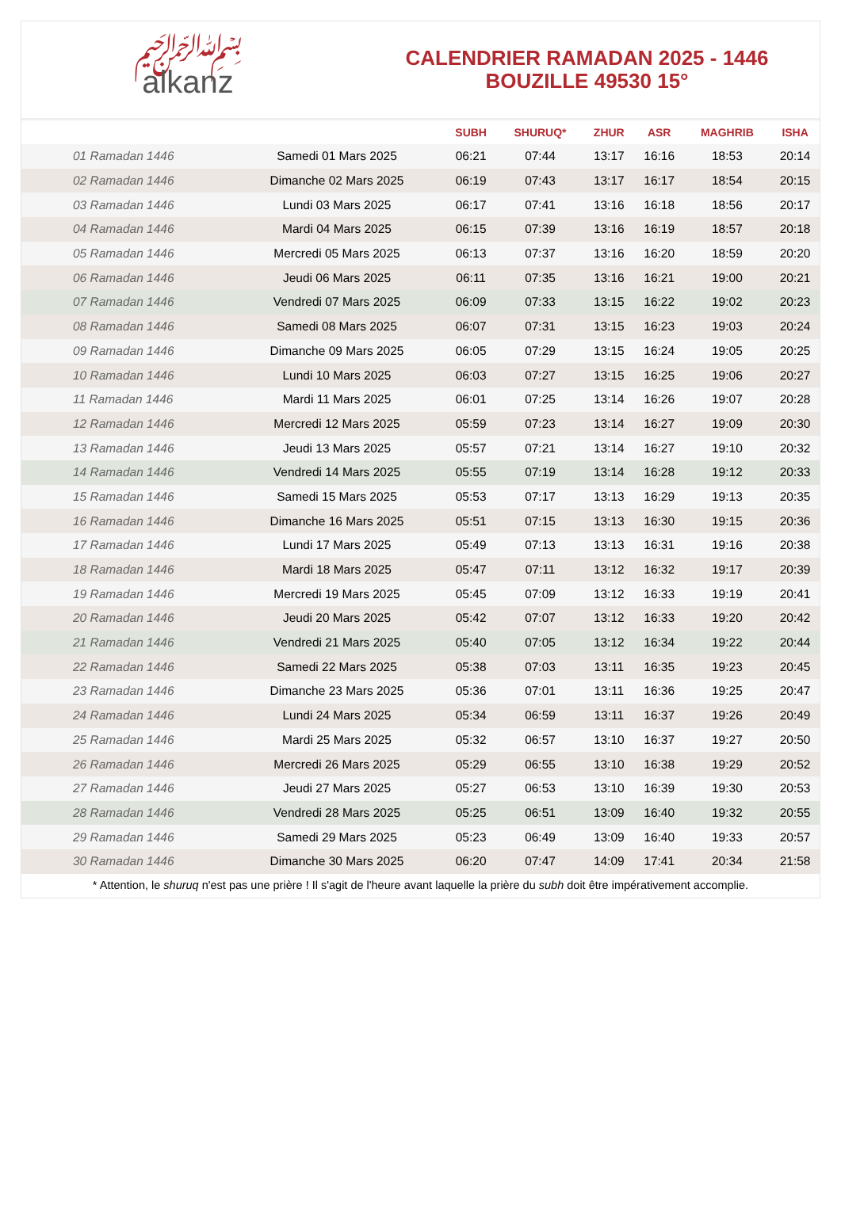﷽
alkanz
CALENDRIER RAMADAN 2025 - 1446
BOUZILLE 49530 15°
| | | SUBH | SHURUQ* | ZHUR | ASR | MAGHRIB | ISHA |
| --- | --- | --- | --- | --- | --- | --- | --- |
| 01 Ramadan 1446 | Samedi 01 Mars 2025 | 06:21 | 07:44 | 13:17 | 16:16 | 18:53 | 20:14 |
| 02 Ramadan 1446 | Dimanche 02 Mars 2025 | 06:19 | 07:43 | 13:17 | 16:17 | 18:54 | 20:15 |
| 03 Ramadan 1446 | Lundi 03 Mars 2025 | 06:17 | 07:41 | 13:16 | 16:18 | 18:56 | 20:17 |
| 04 Ramadan 1446 | Mardi 04 Mars 2025 | 06:15 | 07:39 | 13:16 | 16:19 | 18:57 | 20:18 |
| 05 Ramadan 1446 | Mercredi 05 Mars 2025 | 06:13 | 07:37 | 13:16 | 16:20 | 18:59 | 20:20 |
| 06 Ramadan 1446 | Jeudi 06 Mars 2025 | 06:11 | 07:35 | 13:16 | 16:21 | 19:00 | 20:21 |
| 07 Ramadan 1446 | Vendredi 07 Mars 2025 | 06:09 | 07:33 | 13:15 | 16:22 | 19:02 | 20:23 |
| 08 Ramadan 1446 | Samedi 08 Mars 2025 | 06:07 | 07:31 | 13:15 | 16:23 | 19:03 | 20:24 |
| 09 Ramadan 1446 | Dimanche 09 Mars 2025 | 06:05 | 07:29 | 13:15 | 16:24 | 19:05 | 20:25 |
| 10 Ramadan 1446 | Lundi 10 Mars 2025 | 06:03 | 07:27 | 13:15 | 16:25 | 19:06 | 20:27 |
| 11 Ramadan 1446 | Mardi 11 Mars 2025 | 06:01 | 07:25 | 13:14 | 16:26 | 19:07 | 20:28 |
| 12 Ramadan 1446 | Mercredi 12 Mars 2025 | 05:59 | 07:23 | 13:14 | 16:27 | 19:09 | 20:30 |
| 13 Ramadan 1446 | Jeudi 13 Mars 2025 | 05:57 | 07:21 | 13:14 | 16:27 | 19:10 | 20:32 |
| 14 Ramadan 1446 | Vendredi 14 Mars 2025 | 05:55 | 07:19 | 13:14 | 16:28 | 19:12 | 20:33 |
| 15 Ramadan 1446 | Samedi 15 Mars 2025 | 05:53 | 07:17 | 13:13 | 16:29 | 19:13 | 20:35 |
| 16 Ramadan 1446 | Dimanche 16 Mars 2025 | 05:51 | 07:15 | 13:13 | 16:30 | 19:15 | 20:36 |
| 17 Ramadan 1446 | Lundi 17 Mars 2025 | 05:49 | 07:13 | 13:13 | 16:31 | 19:16 | 20:38 |
| 18 Ramadan 1446 | Mardi 18 Mars 2025 | 05:47 | 07:11 | 13:12 | 16:32 | 19:17 | 20:39 |
| 19 Ramadan 1446 | Mercredi 19 Mars 2025 | 05:45 | 07:09 | 13:12 | 16:33 | 19:19 | 20:41 |
| 20 Ramadan 1446 | Jeudi 20 Mars 2025 | 05:42 | 07:07 | 13:12 | 16:33 | 19:20 | 20:42 |
| 21 Ramadan 1446 | Vendredi 21 Mars 2025 | 05:40 | 07:05 | 13:12 | 16:34 | 19:22 | 20:44 |
| 22 Ramadan 1446 | Samedi 22 Mars 2025 | 05:38 | 07:03 | 13:11 | 16:35 | 19:23 | 20:45 |
| 23 Ramadan 1446 | Dimanche 23 Mars 2025 | 05:36 | 07:01 | 13:11 | 16:36 | 19:25 | 20:47 |
| 24 Ramadan 1446 | Lundi 24 Mars 2025 | 05:34 | 06:59 | 13:11 | 16:37 | 19:26 | 20:49 |
| 25 Ramadan 1446 | Mardi 25 Mars 2025 | 05:32 | 06:57 | 13:10 | 16:37 | 19:27 | 20:50 |
| 26 Ramadan 1446 | Mercredi 26 Mars 2025 | 05:29 | 06:55 | 13:10 | 16:38 | 19:29 | 20:52 |
| 27 Ramadan 1446 | Jeudi 27 Mars 2025 | 05:27 | 06:53 | 13:10 | 16:39 | 19:30 | 20:53 |
| 28 Ramadan 1446 | Vendredi 28 Mars 2025 | 05:25 | 06:51 | 13:09 | 16:40 | 19:32 | 20:55 |
| 29 Ramadan 1446 | Samedi 29 Mars 2025 | 05:23 | 06:49 | 13:09 | 16:40 | 19:33 | 20:57 |
| 30 Ramadan 1446 | Dimanche 30 Mars 2025 | 06:20 | 07:47 | 14:09 | 17:41 | 20:34 | 21:58 |
* Attention, le shuruq n'est pas une prière ! Il s'agit de l'heure avant laquelle la prière du subh doit être impérativement accomplie.